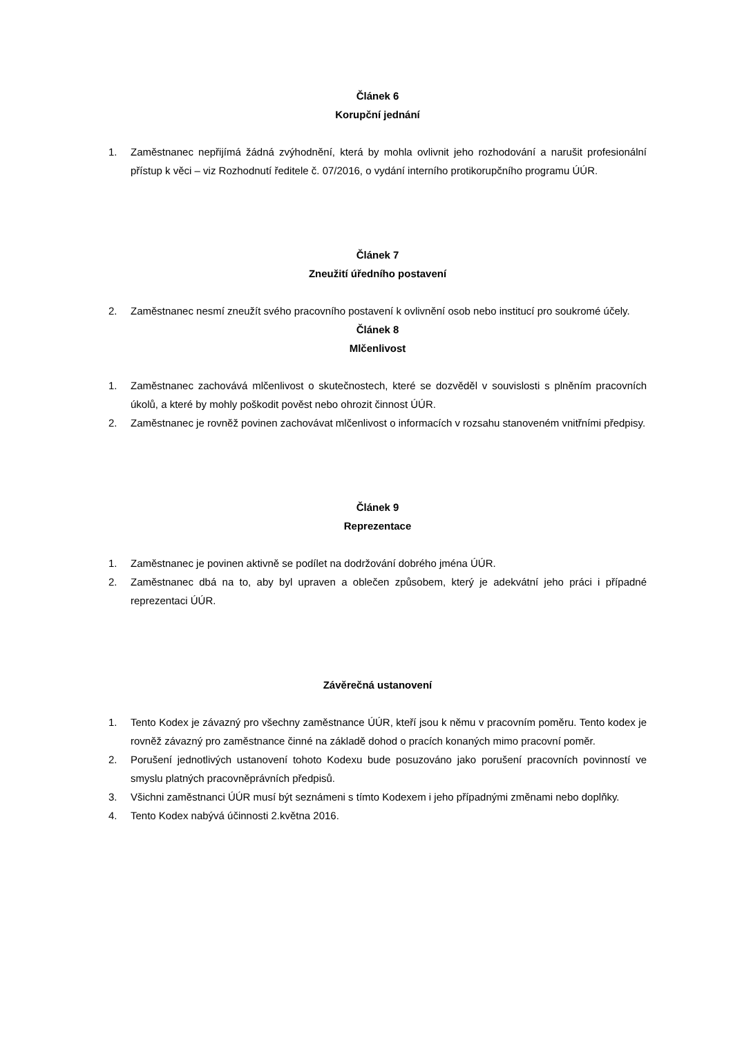Článek 6
Korupční jednání
1. Zaměstnanec nepřijímá žádná zvýhodnění, která by mohla ovlivnit jeho rozhodování a narušit profesionální přístup k věci – viz Rozhodnutí ředitele č. 07/2016, o vydání interního protikorupčního programu ÚÚR.
Článek 7
Zneužití úředního postavení
2. Zaměstnanec nesmí zneužít svého pracovního postavení k ovlivnění osob nebo institucí pro soukromé účely.
Článek 8
Mlčenlivost
1. Zaměstnanec zachovává mlčenlivost o skutečnostech, které se dozvěděl v souvislosti s plněním pracovních úkolů, a které by mohly poškodit pověst nebo ohrozit činnost ÚÚR.
2. Zaměstnanec je rovněž povinen zachovávat mlčenlivost o informacích v rozsahu stanoveném vnitřními předpisy.
Článek 9
Reprezentace
1. Zaměstnanec je povinen aktivně se podílet na dodržování dobrého jména ÚÚR.
2. Zaměstnanec dbá na to, aby byl upraven a oblečen způsobem, který je adekvátní jeho práci i případné reprezentaci ÚÚR.
Závěrečná ustanovení
1. Tento Kodex je závazný pro všechny zaměstnance ÚÚR, kteří jsou k němu v pracovním poměru. Tento kodex je rovněž závazný pro zaměstnance činné na základě dohod o pracích konaných mimo pracovní poměr.
2. Porušení jednotlivých ustanovení tohoto Kodexu bude posuzováno jako porušení pracovních povinností ve smyslu platných pracovněprávních předpisů.
3. Všichni zaměstnanci ÚÚR musí být seznámeni s tímto Kodexem i jeho případnými změnami nebo doplňky.
4. Tento Kodex nabývá účinnosti 2.května 2016.